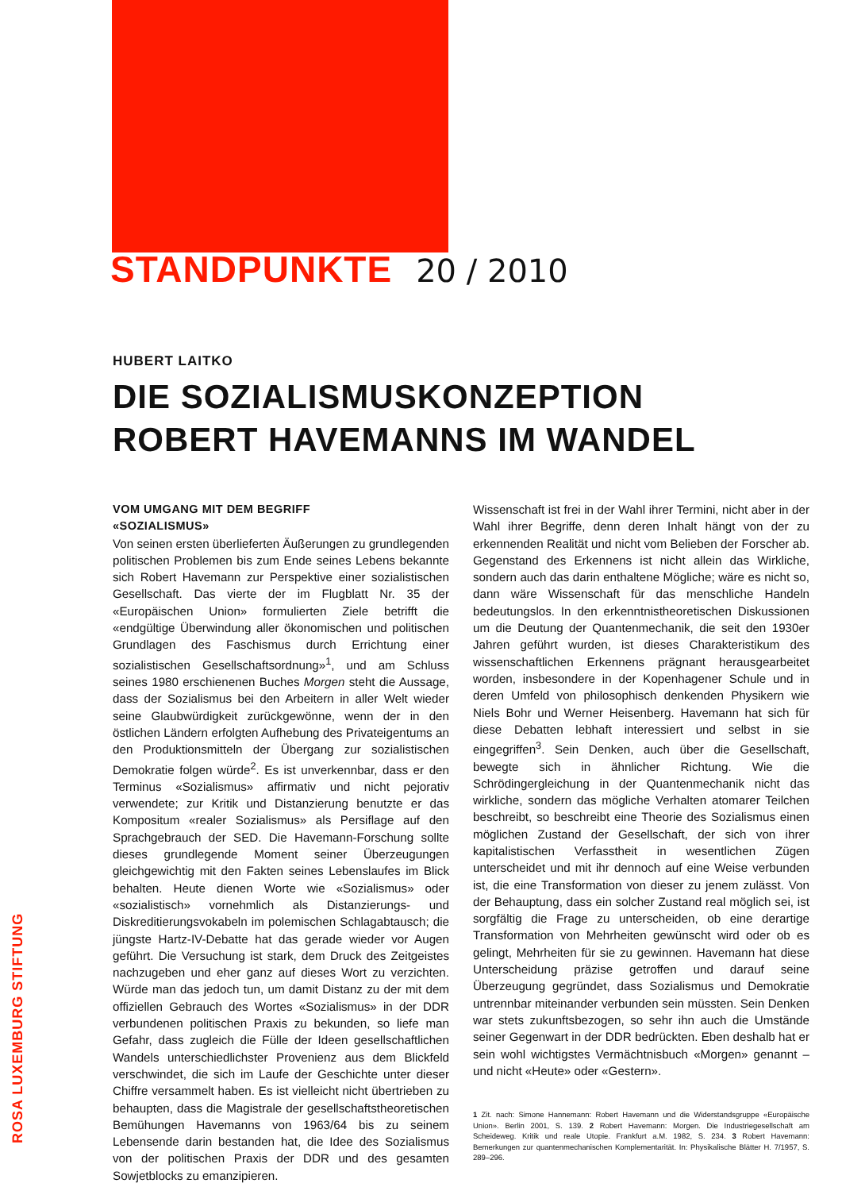STANDPUNKTE 20 / 2010
ROSA LUXEMBURG STIFTUNG
HUBERT LAITKO
DIE SOZIALISMUSKONZEPTION
ROBERT HAVEMANNS IM WANDEL
VOM UMGANG MIT DEM BEGRIFF
«SOZIALISMUS»
Von seinen ersten überlieferten Äußerungen zu grundlegenden politischen Problemen bis zum Ende seines Lebens bekannte sich Robert Havemann zur Perspektive einer sozialistischen Gesellschaft. Das vierte der im Flugblatt Nr. 35 der «Europäischen Union» formulierten Ziele betrifft die «endgültige Überwindung aller ökonomischen und politischen Grundlagen des Faschismus durch Errichtung einer sozialistischen Gesellschaftsordnung»<sup>1</sup>, und am Schluss seines 1980 erschienenen Buches Morgen steht die Aussage, dass der Sozialismus bei den Arbeitern in aller Welt wieder seine Glaubwürdigkeit zurückgewönne, wenn der in den östlichen Ländern erfolgten Aufhebung des Privateigentums an den Produktionsmitteln der Übergang zur sozialistischen Demokratie folgen würde<sup>2</sup>. Es ist unverkennbar, dass er den Terminus «Sozialismus» affirmativ und nicht pejorativ verwendete; zur Kritik und Distanzierung benutzte er das Kompositum «realer Sozialismus» als Persiflage auf den Sprachgebrauch der SED. Die Havemann-Forschung sollte dieses grundlegende Moment seiner Überzeugungen gleichgewichtig mit den Fakten seines Lebenslaufes im Blick behalten. Heute dienen Worte wie «Sozialismus» oder «sozialistisch» vornehmlich als Distanzierungs- und Diskreditierungsvokabeln im polemischen Schlagabtausch; die jüngste Hartz-IV-Debatte hat das gerade wieder vor Augen geführt. Die Versuchung ist stark, dem Druck des Zeitgeistes nachzugeben und eher ganz auf dieses Wort zu verzichten. Würde man das jedoch tun, um damit Distanz zu der mit dem offiziellen Gebrauch des Wortes «Sozialismus» in der DDR verbundenen politischen Praxis zu bekunden, so liefe man Gefahr, dass zugleich die Fülle der Ideen gesellschaftlichen Wandels unterschiedlichster Provenienz aus dem Blickfeld verschwindet, die sich im Laufe der Geschichte unter dieser Chiffre versammelt haben. Es ist vielleicht nicht übertrieben zu behaupten, dass die Magistrale der gesellschaftstheoretischen Bemühungen Havemanns von 1963/64 bis zu seinem Lebensende darin bestanden hat, die Idee des Sozialismus von der politischen Praxis der DDR und des gesamten Sowjetblocks zu emanzipieren.
Wissenschaft ist frei in der Wahl ihrer Termini, nicht aber in der Wahl ihrer Begriffe, denn deren Inhalt hängt von der zu erkennenden Realität und nicht vom Belieben der Forscher ab. Gegenstand des Erkennens ist nicht allein das Wirkliche, sondern auch das darin enthaltene Mögliche; wäre es nicht so, dann wäre Wissenschaft für das menschliche Handeln bedeutungslos. In den erkenntnistheoretischen Diskussionen um die Deutung der Quantenmechanik, die seit den 1930er Jahren geführt wurden, ist dieses Charakteristikum des wissenschaftlichen Erkennens prägnant herausgearbeitet worden, insbesondere in der Kopenhagener Schule und in deren Umfeld von philosophisch denkenden Physikern wie Niels Bohr und Werner Heisenberg. Havemann hat sich für diese Debatten lebhaft interessiert und selbst in sie eingegriffen<sup>3</sup>. Sein Denken, auch über die Gesellschaft, bewegte sich in ähnlicher Richtung. Wie die Schrödingergleichung in der Quantenmechanik nicht das wirkliche, sondern das mögliche Verhalten atomarer Teilchen beschreibt, so beschreibt eine Theorie des Sozialismus einen möglichen Zustand der Gesellschaft, der sich von ihrer kapitalistischen Verfasstheit in wesentlichen Zügen unterscheidet und mit ihr dennoch auf eine Weise verbunden ist, die eine Transformation von dieser zu jenem zulässt. Von der Behauptung, dass ein solcher Zustand real möglich sei, ist sorgfältig die Frage zu unterscheiden, ob eine derartige Transformation von Mehrheiten gewünscht wird oder ob es gelingt, Mehrheiten für sie zu gewinnen. Havemann hat diese Unterscheidung präzise getroffen und darauf seine Überzeugung gegründet, dass Sozialismus und Demokratie untrennbar miteinander verbunden sein müssten. Sein Denken war stets zukunftsbezogen, so sehr ihn auch die Umstände seiner Gegenwart in der DDR bedrückten. Eben deshalb hat er sein wohl wichtigstes Vermächtnisbuch «Morgen» genannt – und nicht «Heute» oder «Gestern».
1 Zit. nach: Simone Hannemann: Robert Havemann und die Widerstandsgruppe «Europäische Union». Berlin 2001, S. 139. 2 Robert Havemann: Morgen. Die Industriegesellschaft am Scheideweg. Kritik und reale Utopie. Frankfurt a.M. 1982, S. 234. 3 Robert Havemann: Bemerkungen zur quantenmechanischen Komplementarität. In: Physikalische Blätter H. 7/1957, S. 289–296.